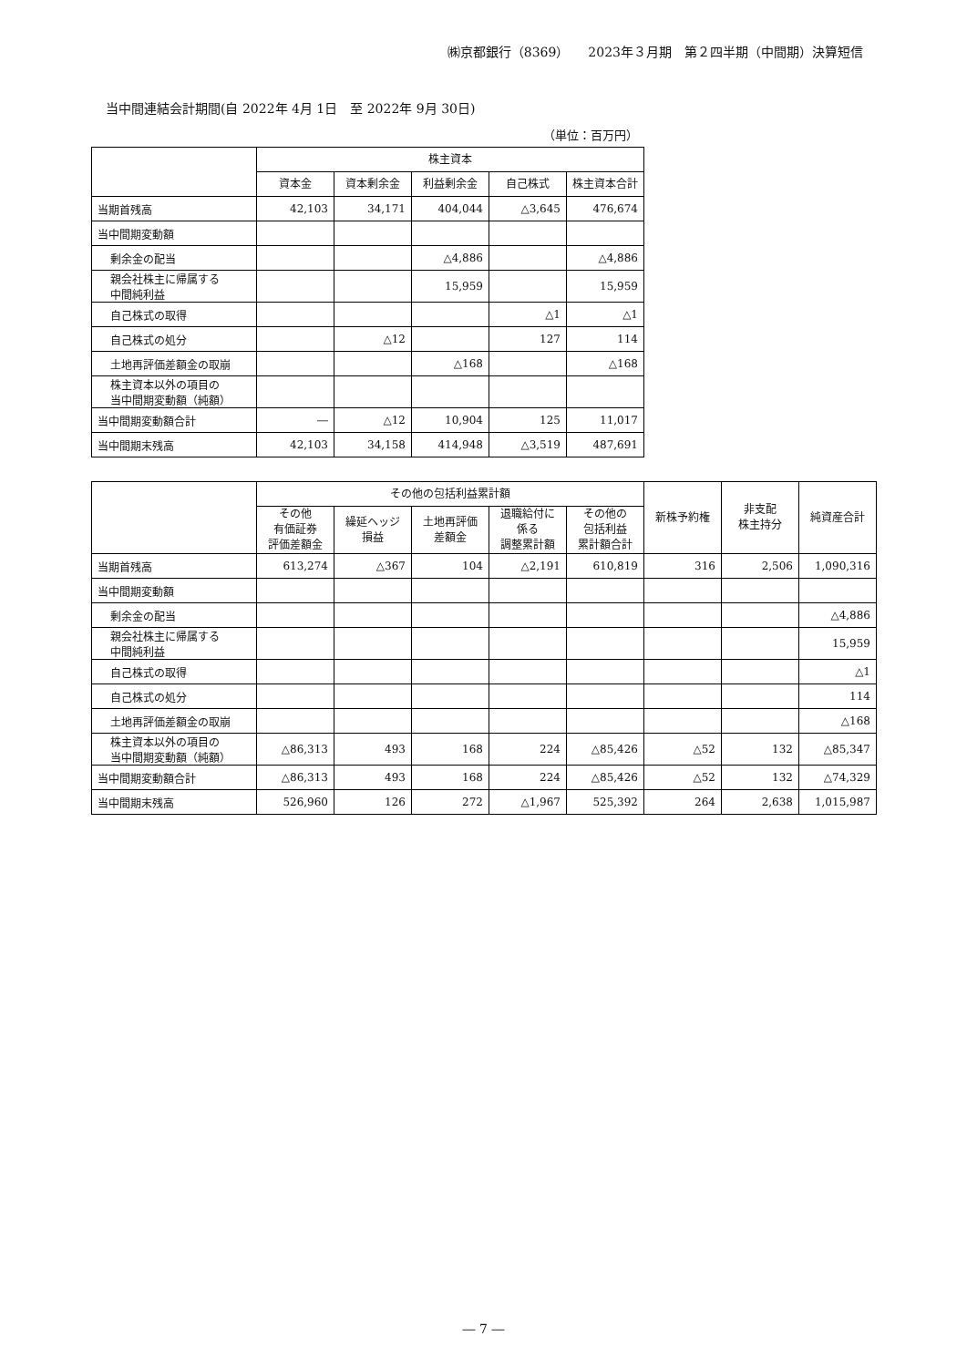㈱京都銀行（8369）　　2023年３月期　第２四半期（中間期）決算短信
当中間連結会計期間(自 2022年 4月 1日　至 2022年 9月 30日)
（単位：百万円）
| | 株主資本 | | | | |
| --- | --- | --- | --- | --- | --- |
| | 資本金 | 資本剰余金 | 利益剰余金 | 自己株式 | 株主資本合計 |
| 当期首残高 | 42,103 | 34,171 | 404,044 | △3,645 | 476,674 |
| 当中間期変動額 | | | | | |
| 剰余金の配当 | | | △4,886 | | △4,886 |
| 親会社株主に帰属する 中間純利益 | | | 15,959 | | 15,959 |
| 自己株式の取得 | | | | △1 | △1 |
| 自己株式の処分 | | △12 | | 127 | 114 |
| 土地再評価差額金の取崩 | | | △168 | | △168 |
| 株主資本以外の項目の 当中間期変動額（純額） | | | | | |
| 当中間期変動額合計 | ― | △12 | 10,904 | 125 | 11,017 |
| 当中間期末残高 | 42,103 | 34,158 | 414,948 | △3,519 | 487,691 |
| | その他の包括利益累計額 | | | | | 新株予約権 | 非支配 株主持分 | 純資産合計 |
| --- | --- | --- | --- | --- | --- | --- | --- | --- |
| | その他 有価証券 評価差額金 | 繰延ヘッジ 損益 | 土地再評価 差額金 | 退職給付に 係る 調整累計額 | その他の 包括利益 累計額合計 | | | |
| 当期首残高 | 613,274 | △367 | 104 | △2,191 | 610,819 | 316 | 2,506 | 1,090,316 |
| 当中間期変動額 | | | | | | | | |
| 剰余金の配当 | | | | | | | | △4,886 |
| 親会社株主に帰属する 中間純利益 | | | | | | | | 15,959 |
| 自己株式の取得 | | | | | | | | △1 |
| 自己株式の処分 | | | | | | | | 114 |
| 土地再評価差額金の取崩 | | | | | | | | △168 |
| 株主資本以外の項目の 当中間期変動額（純額） | △86,313 | 493 | 168 | 224 | △85,426 | △52 | 132 | △85,347 |
| 当中間期変動額合計 | △86,313 | 493 | 168 | 224 | △85,426 | △52 | 132 | △74,329 |
| 当中間期末残高 | 526,960 | 126 | 272 | △1,967 | 525,392 | 264 | 2,638 | 1,015,987 |
― 7 ―